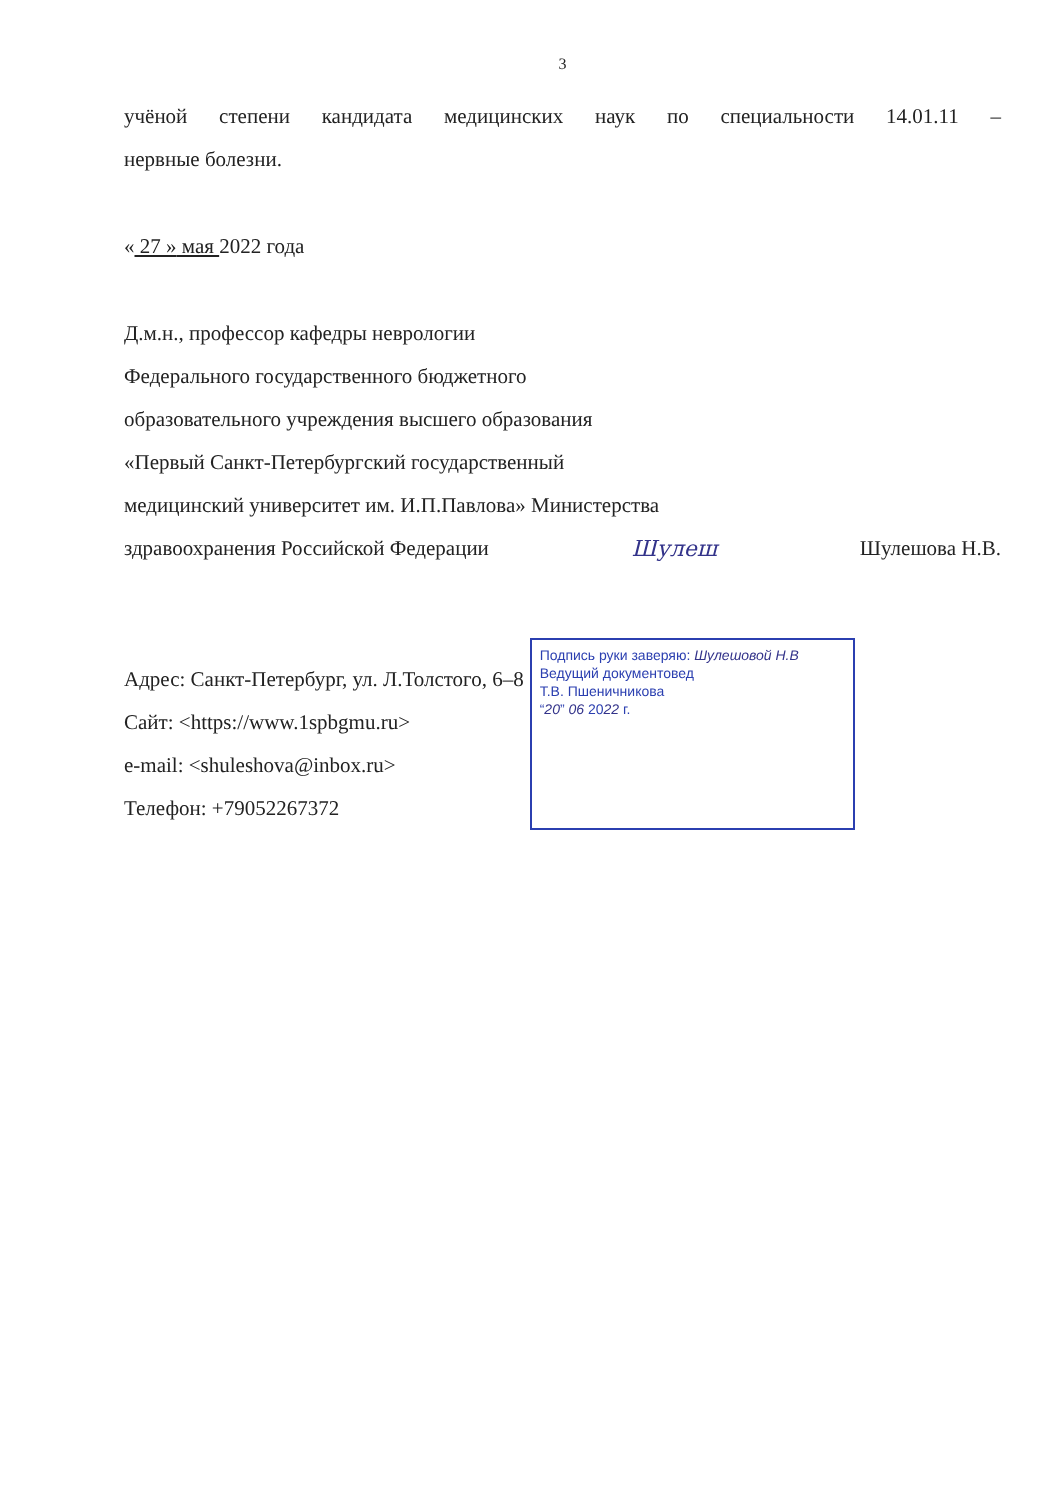3
учёной степени кандидата медицинских наук по специальности 14.01.11 –
нервные болезни.
« 27 » мая 2022 года
Д.м.н., профессор кафедры неврологии
Федерального государственного бюджетного
образовательного учреждения высшего образования
«Первый Санкт-Петербургский государственный
медицинский университет им. И.П.Павлова» Министерства
здравоохранения Российской Федерации
Шулеш
Шулешова Н.В.
Адрес: Санкт-Петербург, ул. Л.Толстого, 6–8
Сайт: <https://www.1spbgmu.ru>
e-mail: <shuleshova@inbox.ru>
Телефон: +79052267372
Подпись руки заверяю: Шулешовой Н.В
Ведущий документовед
Т.В. Пшеничникова
“20” 06 2022 г.